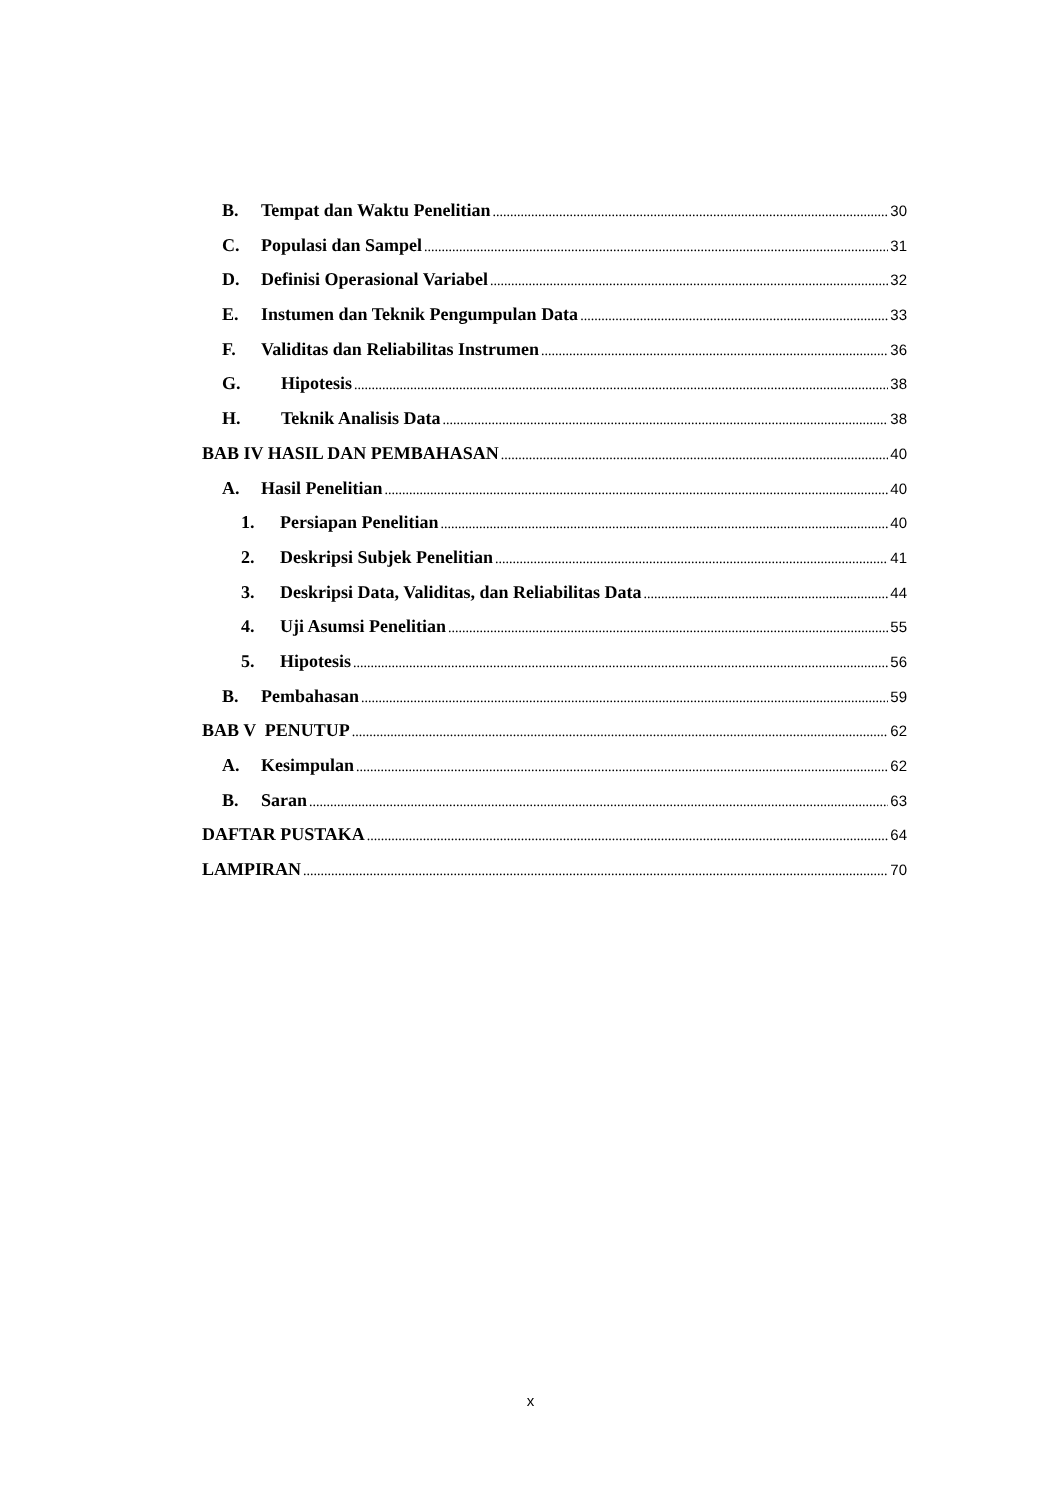B. Tempat dan Waktu Penelitian 30
C. Populasi dan Sampel 31
D. Definisi Operasional Variabel 32
E. Instumen dan Teknik Pengumpulan Data 33
F. Validitas dan Reliabilitas Instrumen 36
G. Hipotesis 38
H. Teknik Analisis Data 38
BAB IV HASIL DAN PEMBAHASAN 40
A. Hasil Penelitian 40
1. Persiapan Penelitian 40
2. Deskripsi Subjek Penelitian 41
3. Deskripsi Data, Validitas, dan Reliabilitas Data 44
4. Uji Asumsi Penelitian 55
5. Hipotesis 56
B. Pembahasan 59
BAB V PENUTUP 62
A. Kesimpulan 62
B. Saran 63
DAFTAR PUSTAKA 64
LAMPIRAN 70
x